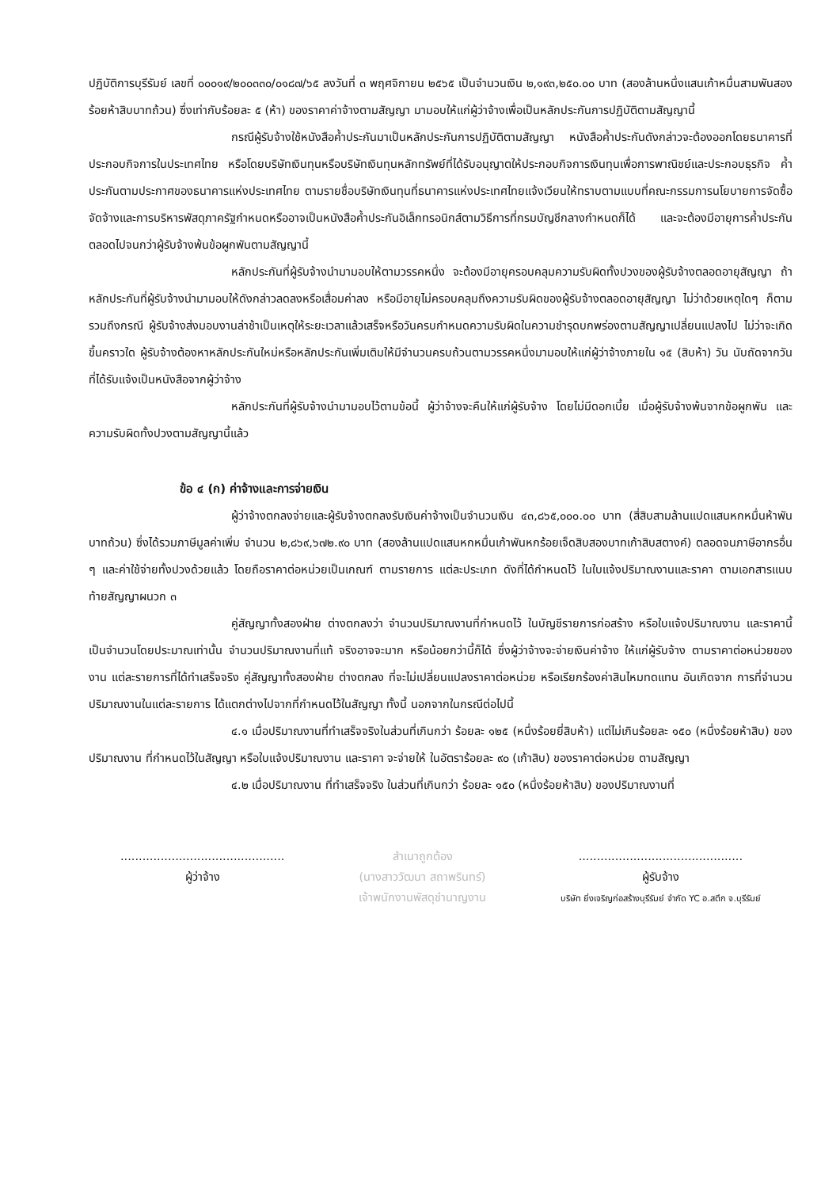ปฏิบัติการบุรีรัมย์ เลขที่ ๐๐๐๑๙/๒๐๐๓๓๐/๐๑๘๗/๖๕ ลงวันที่ ๓ พฤศจิกายน ๒๕๖๕ เป็นจำนวนเงิน ๒,๑๙๓,๒๕๐.๐๐ บาท (สองล้านหนึ่งแสนเก้าหมื่นสามพันสองร้อยห้าสิบบาทถ้วน) ซึ่งเท่ากับร้อยละ ๕ (ห้า) ของราคาค่าจ้างตามสัญญา มามอบให้แก่ผู้ว่าจ้างเพื่อเป็นหลักประกันการปฏิบัติตามสัญญานี้
กรณีผู้รับจ้างใช้หนังสือค้ำประกันมาเป็นหลักประกันการปฏิบัติตามสัญญา หนังสือค้ำประกันดังกล่าวจะต้องออกโดยธนาคารที่ประกอบกิจการในประเทศไทย หรือโดยบริษัทเงินทุนหรือบริษัทเงินทุนหลักทรัพย์ที่ได้รับอนุญาตให้ประกอบกิจการเงินทุนเพื่อการพาณิชย์และประกอบธุรกิจ ค้ำประกันตามประกาศของธนาคารแห่งประเทศไทย ตามรายชื่อบริษัทเงินทุนที่ธนาคารแห่งประเทศไทยแจ้งเวียนให้ทราบตามแบบที่คณะกรรมการนโยบายการจัดซื้อจัดจ้างและการบริหารพัสดุภาครัฐกำหนดหรืออาจเป็นหนังสือค้ำประกันอิเล็กทรอนิกส์ตามวิธีการที่กรมบัญชีกลางกำหนดก็ได้ และจะต้องมีอายุการค้ำประกันตลอดไปจนกว่าผู้รับจ้างพ้นข้อผูกพันตามสัญญานี้
หลักประกันที่ผู้รับจ้างนำมามอบให้ตามวรรคหนึ่ง จะต้องมีอายุครอบคลุมความรับผิดทั้งปวงของผู้รับจ้างตลอดอายุสัญญา ถ้าหลักประกันที่ผู้รับจ้างนำมามอบให้ดังกล่าวลดลงหรือเสื่อมค่าลง หรือมีอายุไม่ครอบคลุมถึงความรับผิดของผู้รับจ้างตลอดอายุสัญญา ไม่ว่าด้วยเหตุใดๆ ก็ตาม รวมถึงกรณี ผู้รับจ้างส่งมอบงานล่าช้าเป็นเหตุให้ระยะเวลาแล้วเสร็จหรือวันครบกำหนดความรับผิดในความชำรุดบกพร่องตามสัญญาเปลี่ยนแปลงไป ไม่ว่าจะเกิดขึ้นคราวใด ผู้รับจ้างต้องหาหลักประกันใหม่หรือหลักประกันเพิ่มเติมให้มีจำนวนครบถ้วนตามวรรคหนึ่งมามอบให้แก่ผู้ว่าจ้างภายใน ๑๕ (สิบห้า) วัน นับถัดจากวันที่ได้รับแจ้งเป็นหนังสือจากผู้ว่าจ้าง
หลักประกันที่ผู้รับจ้างนำมามอบไว้ตามข้อนี้ ผู้ว่าจ้างจะคืนให้แก่ผู้รับจ้าง โดยไม่มีดอกเบี้ย เมื่อผู้รับจ้างพ้นจากข้อผูกพัน และความรับผิดทั้งปวงตามสัญญานี้แล้ว
ข้อ ๔ (ก) ค่าจ้างและการจ่ายเงิน
ผู้ว่าจ้างตกลงจ่ายและผู้รับจ้างตกลงรับเงินค่าจ้างเป็นจำนวนเงิน ๔๓,๘๖๕,๐๐๐.๐๐ บาท (สี่สิบสามล้านแปดแสนหกหมื่นห้าพันบาทถ้วน) ซึ่งได้รวมภาษีมูลค่าเพิ่ม จำนวน ๒,๘๖๙,๖๗๒.๙๐ บาท (สองล้านแปดแสนหกหมื่นเก้าพันหกร้อยเจ็ดสิบสองบาทเก้าสิบสตางค์) ตลอดจนภาษีอากรอื่น ๆ และค่าใช้จ่ายทั้งปวงด้วยแล้ว โดยถือราคาต่อหน่วยเป็นเกณฑ์ ตามรายการ แต่ละประเภท ดังที่ได้กำหนดไว้ ในใบแจ้งปริมาณงานและราคา ตามเอกสารแนบท้ายสัญญาผนวก ๓
คู่สัญญาทั้งสองฝ่าย ต่างตกลงว่า จำนวนปริมาณงานที่กำหนดไว้ ในบัญชีรายการก่อสร้าง หรือใบแจ้งปริมาณงาน และราคานี้ เป็นจำนวนโดยประมาณเท่านั้น จำนวนปริมาณงานที่แท้ จริงอาจจะมาก หรือน้อยกว่านี้ก็ได้ ซึ่งผู้ว่าจ้างจะจ่ายเงินค่าจ้าง ให้แก่ผู้รับจ้าง ตามราคาต่อหน่วยของงาน แต่ละรายการที่ได้ทำเสร็จจริง คู่สัญญาทั้งสองฝ่าย ต่างตกลง ที่จะไม่เปลี่ยนแปลงราคาต่อหน่วย หรือเรียกร้องค่าสินไหมทดแทน อันเกิดจาก การที่จำนวนปริมาณงานในแต่ละรายการ ได้แตกต่างไปจากที่กำหนดไว้ในสัญญา ทั้งนี้ นอกจากในกรณีต่อไปนี้
๔.๑ เมื่อปริมาณงานที่ทำเสร็จจริงในส่วนที่เกินกว่า ร้อยละ ๑๒๕ (หนึ่งร้อยยี่สิบห้า) แต่ไม่เกินร้อยละ ๑๕๐ (หนึ่งร้อยห้าสิบ) ของปริมาณงาน ที่กำหนดไว้ในสัญญา หรือใบแจ้งปริมาณงาน และราคา จะจ่ายให้ ในอัตราร้อยละ ๙๐ (เก้าสิบ) ของราคาต่อหน่วย ตามสัญญา
๔.๒ เมื่อปริมาณงาน ที่ทำเสร็จจริง ในส่วนที่เกินกว่า ร้อยละ ๑๕๐ (หนึ่งร้อยห้าสิบ) ของปริมาณงานที่
.............................................
ผู้ว่าจ้าง
สำเนาถูกต้อง
(นางสาววัฒนา สถาพรินทร์)
เจ้าพนักงานพัสดุชำนาญงาน
.............................................
ผู้รับจ้าง
บริษัท ยิ่งเจริญก่อสร้างบุรีรัมย์ จำกัด YC อ.สตึก จ.บุรีรัมย์